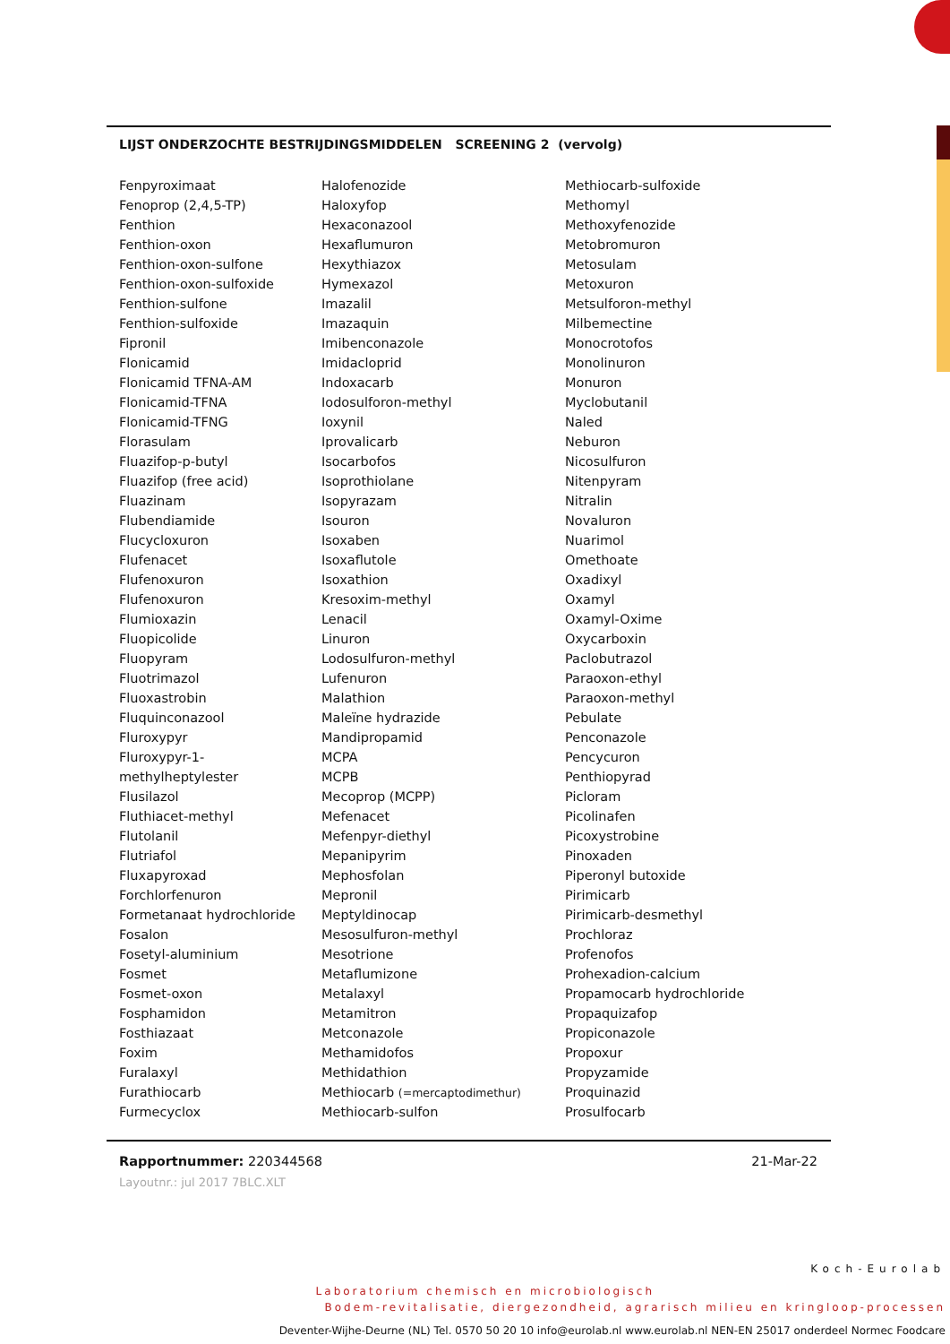LIJST ONDERZOCHTE BESTRIJDINGSMIDDELEN SCREENING 2 (vervolg)
| Fenpyroximaat | Halofenozide | Methiocarb-sulfoxide |
| Fenoprop (2,4,5-TP) | Haloxyfop | Methomyl |
| Fenthion | Hexaconazool | Methoxyfenozide |
| Fenthion-oxon | Hexaflumuron | Metobromuron |
| Fenthion-oxon-sulfone | Hexythiazox | Metosulam |
| Fenthion-oxon-sulfoxide | Hymexazol | Metoxuron |
| Fenthion-sulfone | Imazalil | Metsulforon-methyl |
| Fenthion-sulfoxide | Imazaquin | Milbemectine |
| Fipronil | Imibenconazole | Monocrotofos |
| Flonicamid | Imidacloprid | Monolinuron |
| Flonicamid TFNA-AM | Indoxacarb | Monuron |
| Flonicamid-TFNA | Iodosulforon-methyl | Myclobutanil |
| Flonicamid-TFNG | Ioxynil | Naled |
| Florasulam | Iprovalicarb | Neburon |
| Fluazifop-p-butyl | Isocarbofos | Nicosulfuron |
| Fluazifop (free acid) | Isoprothiolane | Nitenpyram |
| Fluazinam | Isopyrazam | Nitralin |
| Flubendiamide | Isouron | Novaluron |
| Flucycloxuron | Isoxaben | Nuarimol |
| Flufenacet | Isoxaflutole | Omethoate |
| Flufenoxuron | Isoxathion | Oxadixyl |
| Flufenoxuron | Kresoxim-methyl | Oxamyl |
| Flumioxazin | Lenacil | Oxamyl-Oxime |
| Fluopicolide | Linuron | Oxycarboxin |
| Fluopyram | Lodosulfuron-methyl | Paclobutrazol |
| Fluotrimazol | Lufenuron | Paraoxon-ethyl |
| Fluoxastrobin | Malathion | Paraoxon-methyl |
| Fluquinconazool | Maleïne hydrazide | Pebulate |
| Fluroxypyr | Mandipropamid | Penconazole |
| Fluroxypyr-1- | MCPA | Pencycuron |
| methylheptylester | MCPB | Penthiopyrad |
| Flusilazol | Mecoprop (MCPP) | Picloram |
| Fluthiacet-methyl | Mefenacet | Picolinafen |
| Flutolanil | Mefenpyr-diethyl | Picoxystrobine |
| Flutriafol | Mepanipyrim | Pinoxaden |
| Fluxapyroxad | Mephosfolan | Piperonyl butoxide |
| Forchlorfenuron | Mepronil | Pirimicarb |
| Formetanaat hydrochloride | Meptyldinocap | Pirimicarb-desmethyl |
| Fosalon | Mesosulfuron-methyl | Prochloraz |
| Fosetyl-aluminium | Mesotrione | Profenofos |
| Fosmet | Metaflumizone | Prohexadion-calcium |
| Fosmet-oxon | Metalaxyl | Propamocarb hydrochloride |
| Fosphamidon | Metamitron | Propaquizafop |
| Fosthiazaat | Metconazole | Propiconazole |
| Foxim | Methamidofos | Propoxur |
| Furalaxyl | Methidathion | Propyzamide |
| Furathiocarb | Methiocarb (=mercaptodimethur) | Proquinazid |
| Furmecyclox | Methiocarb-sulfon | Prosulfocarb |
Rapportnummer: 220344568 21-Mar-22
Layoutnr.: jul 2017 7BLC.XLT
Koch-Eurolab
Laboratorium chemisch en microbiologisch
Bodem-revitalisatie, diergezondheid, agrarisch milieu en kringloop-processen
Deventer-Wijhe-Deurne (NL) Tel. 0570 50 20 10 info@eurolab.nl www.eurolab.nl NEN-EN 25017 onderdeel Normec Foodcare